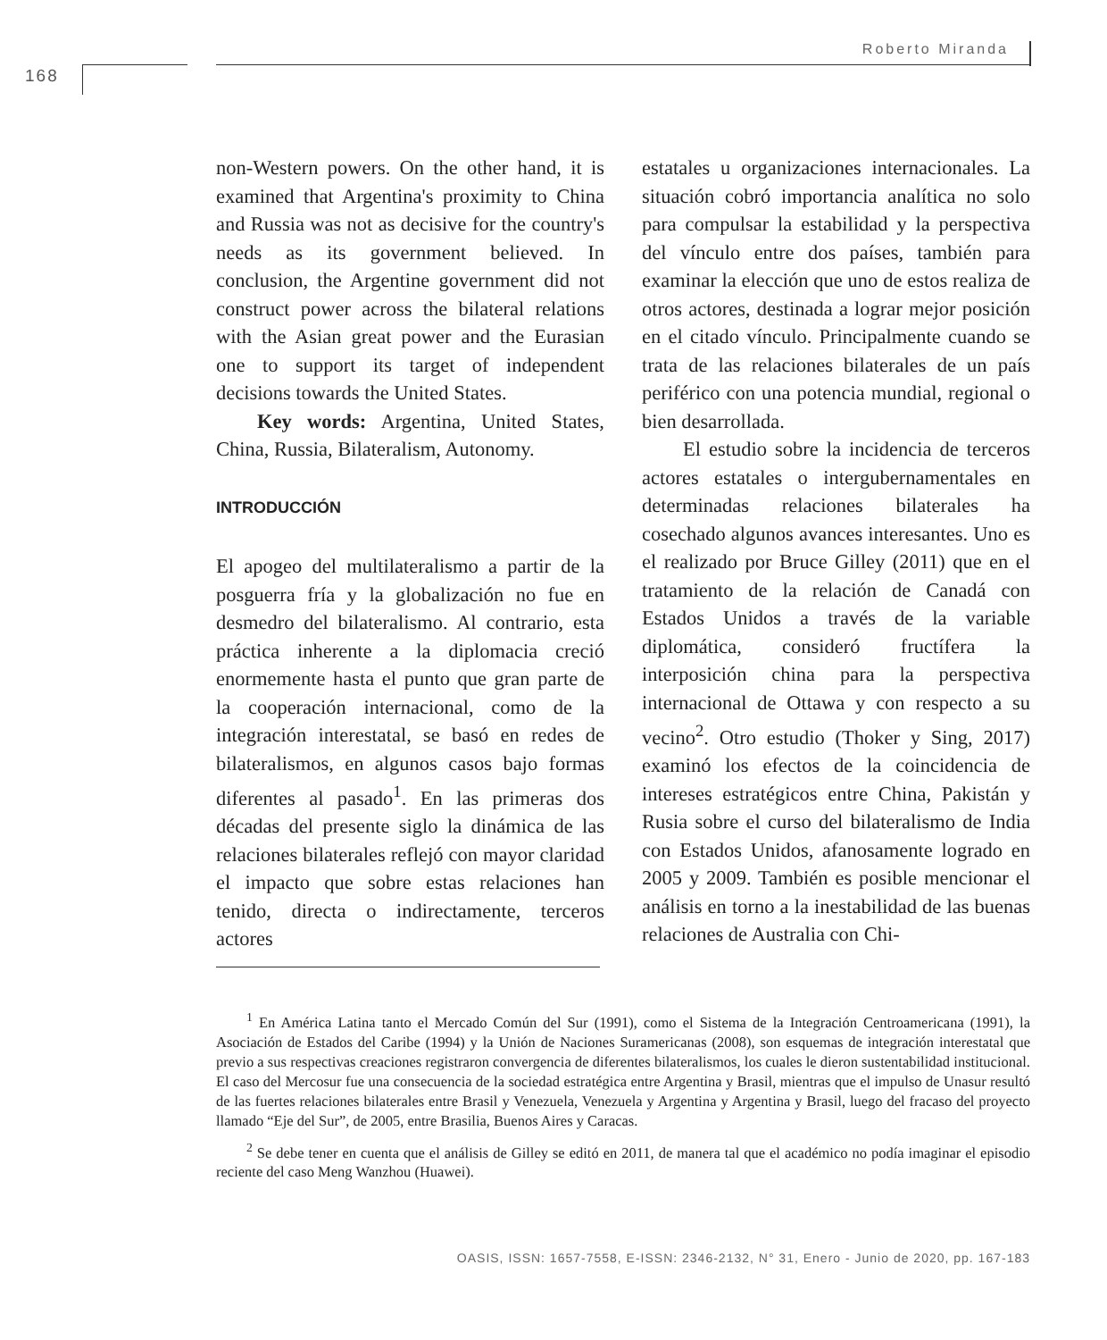168
Roberto Miranda
non-Western powers. On the other hand, it is examined that Argentina's proximity to China and Russia was not as decisive for the country's needs as its government believed. In conclusion, the Argentine government did not construct power across the bilateral relations with the Asian great power and the Eurasian one to support its target of independent decisions towards the United States.
Key words: Argentina, United States, China, Russia, Bilateralism, Autonomy.
INTRODUCCIÓN
El apogeo del multilateralismo a partir de la posguerra fría y la globalización no fue en desmedro del bilateralismo. Al contrario, esta práctica inherente a la diplomacia creció enormemente hasta el punto que gran parte de la cooperación internacional, como de la integración interestatal, se basó en redes de bilateralismos, en algunos casos bajo formas diferentes al pasado<sup>1</sup>. En las primeras dos décadas del presente siglo la dinámica de las relaciones bilaterales reflejó con mayor claridad el impacto que sobre estas relaciones han tenido, directa o indirectamente, terceros actores
estatales u organizaciones internacionales. La situación cobró importancia analítica no solo para compulsar la estabilidad y la perspectiva del vínculo entre dos países, también para examinar la elección que uno de estos realiza de otros actores, destinada a lograr mejor posición en el citado vínculo. Principalmente cuando se trata de las relaciones bilaterales de un país periférico con una potencia mundial, regional o bien desarrollada.
El estudio sobre la incidencia de terceros actores estatales o intergubernamentales en determinadas relaciones bilaterales ha cosechado algunos avances interesantes. Uno es el realizado por Bruce Gilley (2011) que en el tratamiento de la relación de Canadá con Estados Unidos a través de la variable diplomática, consideró fructífera la interposición china para la perspectiva internacional de Ottawa y con respecto a su vecino<sup>2</sup>. Otro estudio (Thoker y Sing, 2017) examinó los efectos de la coincidencia de intereses estratégicos entre China, Pakistán y Rusia sobre el curso del bilateralismo de India con Estados Unidos, afanosamente logrado en 2005 y 2009. También es posible mencionar el análisis en torno a la inestabilidad de las buenas relaciones de Australia con Chi-
<sup>1</sup> En América Latina tanto el Mercado Común del Sur (1991), como el Sistema de la Integración Centroamericana (1991), la Asociación de Estados del Caribe (1994) y la Unión de Naciones Suramericanas (2008), son esquemas de integración interestatal que previo a sus respectivas creaciones registraron convergencia de diferentes bilateralismos, los cuales le dieron sustentabilidad institucional. El caso del Mercosur fue una consecuencia de la sociedad estratégica entre Argentina y Brasil, mientras que el impulso de Unasur resultó de las fuertes relaciones bilaterales entre Brasil y Venezuela, Venezuela y Argentina y Argentina y Brasil, luego del fracaso del proyecto llamado “Eje del Sur”, de 2005, entre Brasilia, Buenos Aires y Caracas.
<sup>2</sup> Se debe tener en cuenta que el análisis de Gilley se editó en 2011, de manera tal que el académico no podía imaginar el episodio reciente del caso Meng Wanzhou (Huawei).
OASIS, ISSN: 1657-7558, E-ISSN: 2346-2132, N° 31, Enero - Junio de 2020, pp. 167-183